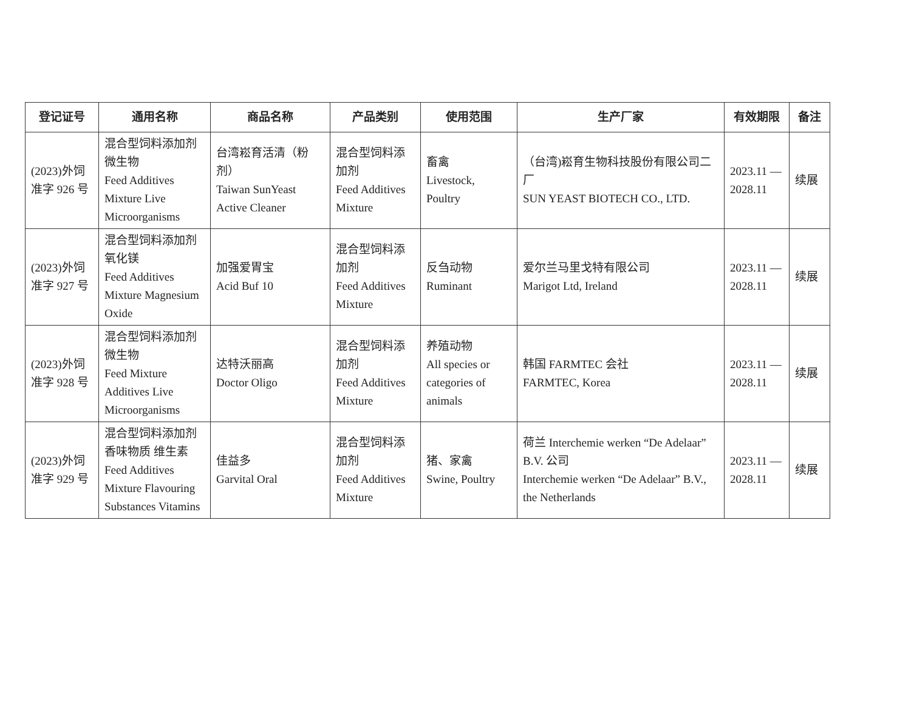| 登记证号 | 通用名称 | 商品名称 | 产品类别 | 使用范围 | 生产厂家 | 有效期限 | 备注 |
| --- | --- | --- | --- | --- | --- | --- | --- |
| (2023)外饲准字 926 号 | 混合型饲料添加剂 微生物 Feed Additives Mixture Live Microorganisms | 台湾崧育活清（粉剂） Taiwan SunYeast Active Cleaner | 混合型饲料添加剂 Feed Additives Mixture | 畜禽 Livestock, Poultry | （台湾)崧育生物科技股份有限公司二厂 SUN YEAST BIOTECH CO., LTD. | 2023.11 — 2028.11 | 续展 |
| (2023)外饲准字 927 号 | 混合型饲料添加剂 氧化镁 Feed Additives Mixture Magnesium Oxide | 加强爱胃宝 Acid Buf 10 | 混合型饲料添加剂 Feed Additives Mixture | 反刍动物 Ruminant | 爱尔兰马里戈特有限公司 Marigot Ltd, Ireland | 2023.11 — 2028.11 | 续展 |
| (2023)外饲准字 928 号 | 混合型饲料添加剂 微生物 Feed Mixture Additives Live Microorganisms | 达特沃丽高 Doctor Oligo | 混合型饲料添加剂 Feed Additives Mixture | 养殖动物 All species or categories of animals | 韩国 FARMTEC 会社 FARMTEC, Korea | 2023.11 — 2028.11 | 续展 |
| (2023)外饲准字 929 号 | 混合型饲料添加剂 香味物质 维生素 Feed Additives Mixture Flavouring Substances Vitamins | 佳益多 Garvital Oral | 混合型饲料添加剂 Feed Additives Mixture | 猪、家禽 Swine, Poultry | 荷兰 Interchemie werken “De Adelaar” B.V. 公司 Interchemie werken “De Adelaar” B.V., the Netherlands | 2023.11 — 2028.11 | 续展 |